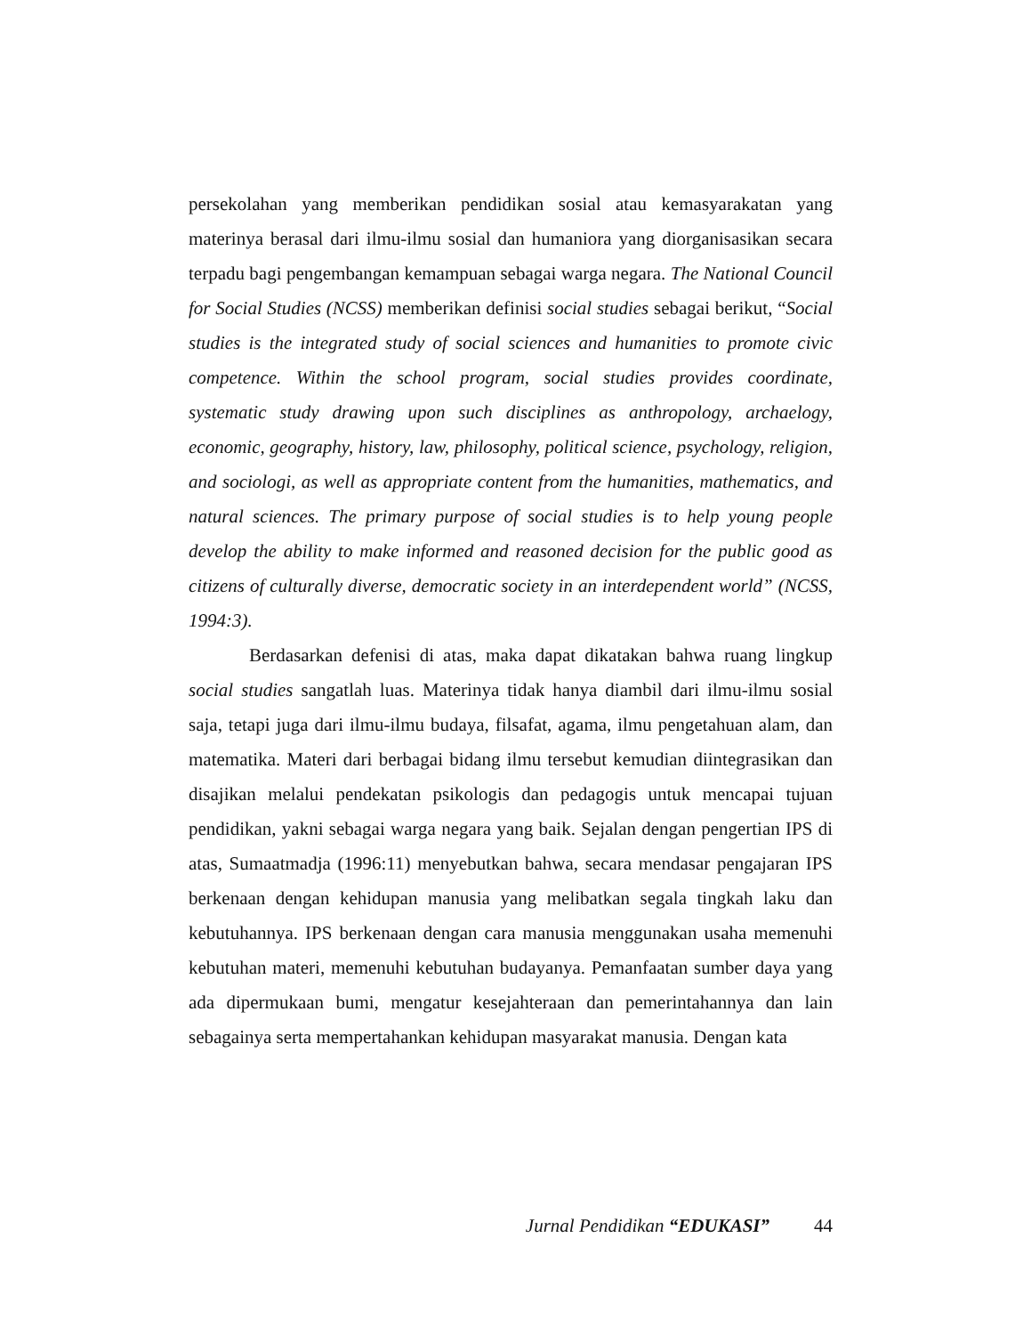persekolahan yang memberikan pendidikan sosial atau kemasyarakatan yang materinya berasal dari ilmu-ilmu sosial dan humaniora yang diorganisasikan secara terpadu bagi pengembangan kemampuan sebagai warga negara. The National Council for Social Studies (NCSS) memberikan definisi social studies sebagai berikut, “Social studies is the integrated study of social sciences and humanities to promote civic competence. Within the school program, social studies provides coordinate, systematic study drawing upon such disciplines as anthropology, archaelogy, economic, geography, history, law, philosophy, political science, psychology, religion, and sociologi, as well as appropriate content from the humanities, mathematics, and natural sciences. The primary purpose of social studies is to help young people develop the ability to make informed and reasoned decision for the public good as citizens of culturally diverse, democratic society in an interdependent world” (NCSS, 1994:3).
Berdasarkan defenisi di atas, maka dapat dikatakan bahwa ruang lingkup social studies sangatlah luas. Materinya tidak hanya diambil dari ilmu-ilmu sosial saja, tetapi juga dari ilmu-ilmu budaya, filsafat, agama, ilmu pengetahuan alam, dan matematika. Materi dari berbagai bidang ilmu tersebut kemudian diintegrasikan dan disajikan melalui pendekatan psikologis dan pedagogis untuk mencapai tujuan pendidikan, yakni sebagai warga negara yang baik. Sejalan dengan pengertian IPS di atas, Sumaatmadja (1996:11) menyebutkan bahwa, secara mendasar pengajaran IPS berkenaan dengan kehidupan manusia yang melibatkan segala tingkah laku dan kebutuhannya. IPS berkenaan dengan cara manusia menggunakan usaha memenuhi kebutuhan materi, memenuhi kebutuhan budayanya. Pemanfaatan sumber daya yang ada dipermukaan bumi, mengatur kesejahteraan dan pemerintahannya dan lain sebagainya serta mempertahankan kehidupan masyarakat manusia. Dengan kata
Jurnal Pendidikan “EDUKASI” 44